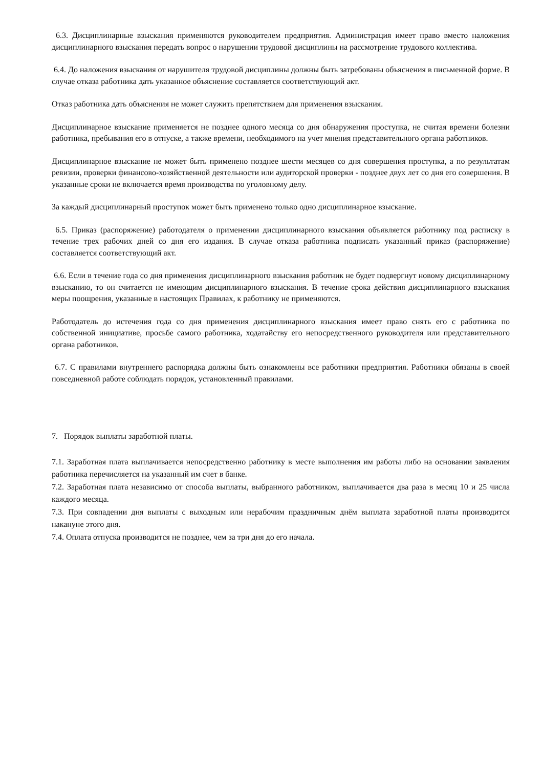6.3. Дисциплинарные взыскания применяются руководителем предприятия. Администрация имеет право вместо наложения дисциплинарного взыскания передать вопрос о нарушении трудовой дисциплины на рассмотрение трудового коллектива.
6.4. До наложения взыскания от нарушителя трудовой дисциплины должны быть затребованы объяснения в письменной форме. В случае отказа работника дать указанное объяснение составляется соответствующий акт.
Отказ работника дать объяснения не может служить препятствием для применения взыскания.
Дисциплинарное взыскание применяется не позднее одного месяца со дня обнаружения проступка, не считая времени болезни работника, пребывания его в отпуске, а также времени, необходимого на учет мнения представительного органа работников.
Дисциплинарное взыскание не может быть применено позднее шести месяцев со дня совершения проступка, а по результатам ревизии, проверки финансово-хозяйственной деятельности или аудиторской проверки - позднее двух лет со дня его совершения. В указанные сроки не включается время производства по уголовному делу.
За каждый дисциплинарный проступок может быть применено только одно дисциплинарное взыскание.
6.5. Приказ (распоряжение) работодателя о применении дисциплинарного взыскания объявляется работнику под расписку в течение трех рабочих дней со дня его издания. В случае отказа работника подписать указанный приказ (распоряжение) составляется соответствующий акт.
6.6. Если в течение года со дня применения дисциплинарного взыскания работник не будет подвергнут новому дисциплинарному взысканию, то он считается не имеющим дисциплинарного взыскания. В течение срока действия дисциплинарного взыскания меры поощрения, указанные в настоящих Правилах, к работнику не применяются.
Работодатель до истечения года со дня применения дисциплинарного взыскания имеет право снять его с работника по собственной инициативе, просьбе самого работника, ходатайству его непосредственного руководителя или представительного органа работников.
6.7. С правилами внутреннего распорядка должны быть ознакомлены все работники предприятия. Работники обязаны в своей повседневной работе соблюдать порядок, установленный правилами.
7. Порядок выплаты заработной платы.
7.1. Заработная плата выплачивается непосредственно работнику в месте выполнения им работы либо на основании заявления работника перечисляется на указанный им счет в банке.
7.2. Заработная плата независимо от способа выплаты, выбранного работником, выплачивается два раза в месяц 10 и 25 числа каждого месяца.
7.3. При совпадении дня выплаты с выходным или нерабочим праздничным днём выплата заработной платы производится накануне этого дня.
7.4. Оплата отпуска производится не позднее, чем за три дня до его начала.